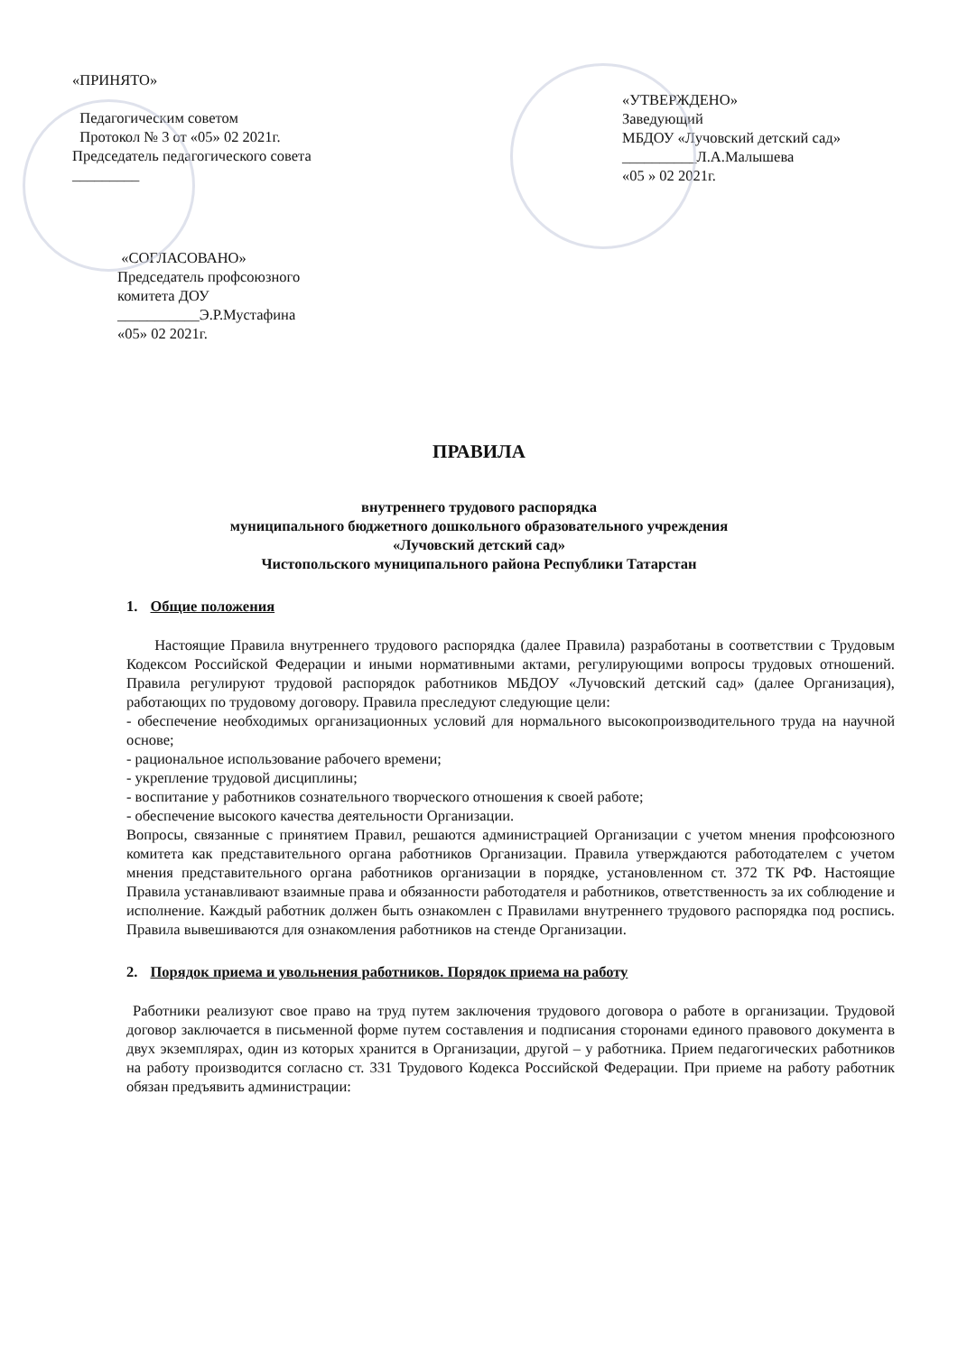«ПРИНЯТО»
Педагогическим советом
Протокол № 3 от «05» 02 2021г.
Председатель педагогического совета
_________
«УТВЕРЖДЕНО»
Заведующий
МБДОУ «Лучовский детский сад»
__________Л.А.Малышева
«05 » 02 2021г.
«СОГЛАСОВАНО»
Председатель профсоюзного
комитета ДОУ
___________Э.Р.Мустафина
«05» 02 2021г.
ПРАВИЛА
внутреннего трудового распорядка
муниципального бюджетного дошкольного образовательного учреждения
«Лучовский детский сад»
Чистопольского муниципального района Республики Татарстан
1. Общие положения
Настоящие Правила внутреннего трудового распорядка (далее Правила) разработаны в соответствии с Трудовым Кодексом Российской Федерации и иными нормативными актами, регулирующими вопросы трудовых отношений. Правила регулируют трудовой распорядок работников МБДОУ «Лучовский детский сад» (далее Организация), работающих по трудовому договору. Правила преследуют следующие цели:
- обеспечение необходимых организационных условий для нормального высокопроизводительного труда на научной основе;
- рациональное использование рабочего времени;
- укрепление трудовой дисциплины;
- воспитание у работников сознательного творческого отношения к своей работе;
- обеспечение высокого качества деятельности Организации.
Вопросы, связанные с принятием Правил, решаются администрацией Организации с учетом мнения профсоюзного комитета как представительного органа работников Организации. Правила утверждаются работодателем с учетом мнения представительного органа работников организации в порядке, установленном ст. 372 ТК РФ. Настоящие Правила устанавливают взаимные права и обязанности работодателя и работников, ответственность за их соблюдение и исполнение. Каждый работник должен быть ознакомлен с Правилами внутреннего трудового распорядка под роспись. Правила вывешиваются для ознакомления работников на стенде Организации.
2. Порядок приема и увольнения работников. Порядок приема на работу
Работники реализуют свое право на труд путем заключения трудового договора о работе в организации. Трудовой договор заключается в письменной форме путем составления и подписания сторонами единого правового документа в двух экземплярах, один из которых хранится в Организации, другой – у работника. Прием педагогических работников на работу производится согласно ст. 331 Трудового Кодекса Российской Федерации. При приеме на работу работник обязан предъявить администрации: